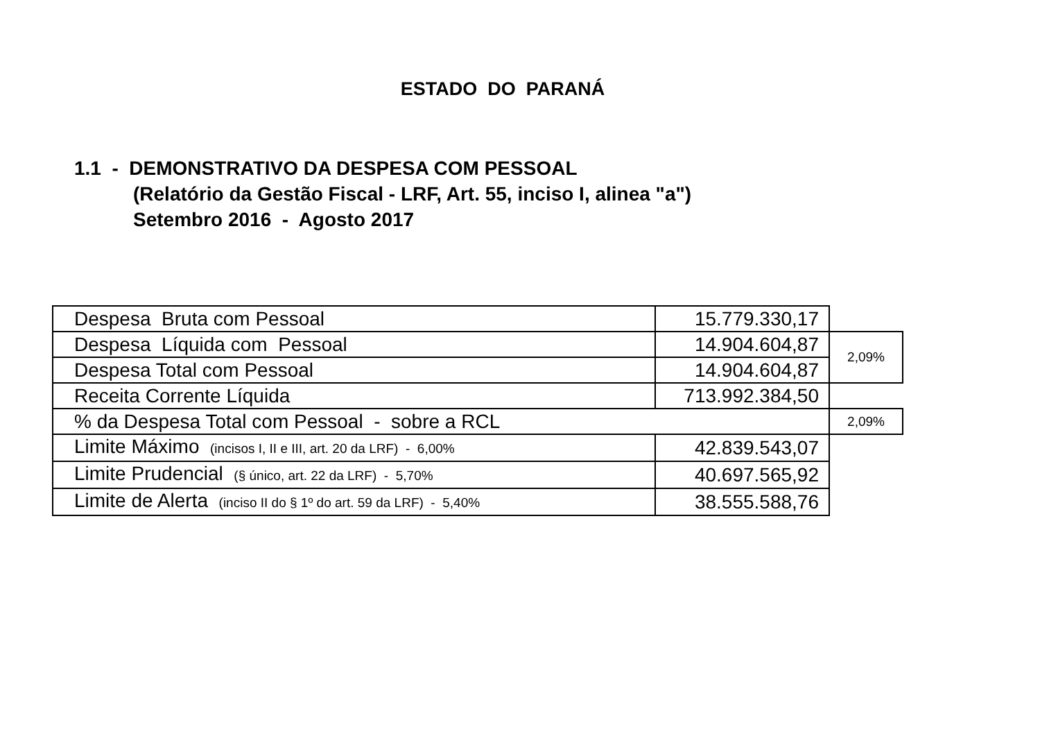ESTADO DO PARANÁ
1.1 - DEMONSTRATIVO DA DESPESA COM PESSOAL
(Relatório da Gestão Fiscal - LRF, Art. 55, inciso I, alinea "a")
Setembro 2016 - Agosto 2017
| Despesa Bruta com Pessoal | 15.779.330,17 | |
| Despesa Líquida com Pessoal | 14.904.604,87 | 2,09% |
| Despesa Total com Pessoal | 14.904.604,87 | |
| Receita Corrente Líquida | 713.992.384,50 | |
| % da Despesa Total com Pessoal - sobre a RCL | | 2,09% |
| Limite Máximo (incisos I, II e III, art. 20 da LRF) - 6,00% | 42.839.543,07 | |
| Limite Prudencial (§ único, art. 22 da LRF) - 5,70% | 40.697.565,92 | |
| Limite de Alerta (inciso II do § 1º do art. 59 da LRF) - 5,40% | 38.555.588,76 | |